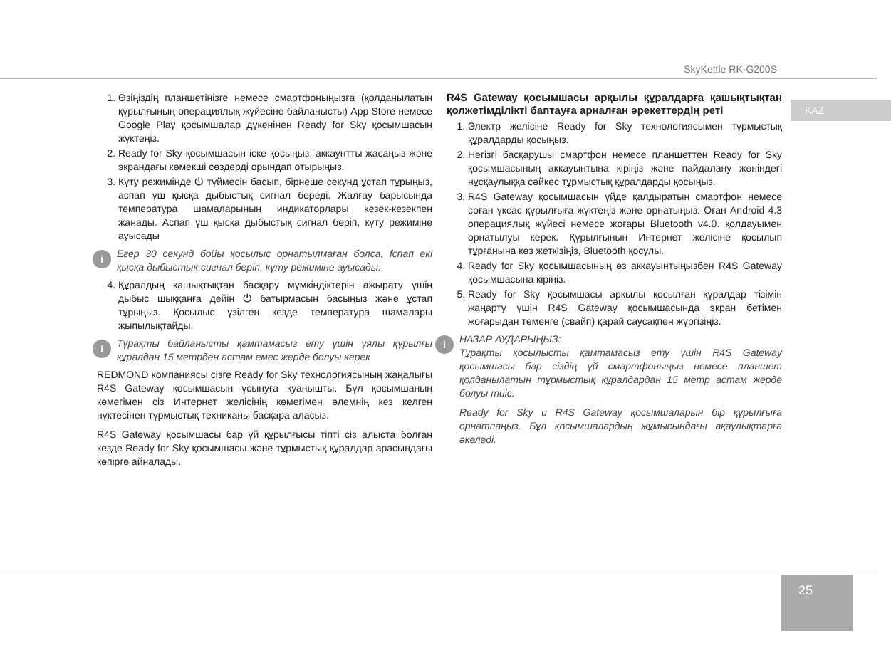SkyKettle RK-G200S
KAZ
1. Өзіңіздің планшетіңізге немесе смартфоныңызға (қолданылатын құрылғының операциялық жүйесіне байланысты) App Store немесе Google Play қосымшалар дүкенінен Ready for Sky қосымшасын жүктеңіз.
2. Ready for Sky қосымшасын іске қосыңыз, аккаунтты жасаңыз және экрандағы көмекші сөздерді орындап отырыңыз.
3. Күту режимінде ⏻ түймесін басып, бірнеше секунд ұстап тұрыңыз, аспап үш қысқа дыбыстық сигнал береді. Жалғау барысында температура шамаларының индикаторлары кезек-кезекпен жанады. Аспап үш қысқа дыбыстық сигнал беріп, күту режиміне ауысады
i Егер 30 секунд бойы қосылыс орнатылмаған болса, fспап екі қысқа дыбыстық сигнал беріп, күту режиміне ауысады.
4. Құралдың қашықтықтан басқару мүмкіндіктерін ажырату үшін дыбыс шыққанға дейін ⏻ батырмасын басыңыз және ұстап тұрыңыз. Қосылыс үзілген кезде температура шамалары жыпылықтайды.
i Тұрақты байланысты қамтамасыз ету үшін ұялы құрылғы құралдан 15 метрден астам емес жерде болуы керек
REDMOND компаниясы сізге Ready for Sky технологиясының жаңалығы R4S Gateway қосымшасын ұсынуға қуанышты. Бұл қосымшаның көмегімен сіз Интернет желісінің көмегімен әлемнің кез келген нүктесінен тұрмыстық техниканы басқара аласыз.
R4S Gateway қосымшасы бар үй құрылғысы тіпті сіз алыста болған кезде Ready for Sky қосымшасы және тұрмыстық құралдар арасындағы көпірге айналады.
R4S Gateway қосымшасы арқылы құралдарға қашықтықтан қолжетімділікті баптауға арналған әрекеттердің реті
1. Электр желісіне Ready for Sky технологиясымен тұрмыстық құралдарды қосыңыз.
2. Негізгі басқарушы смартфон немесе планшеттен Ready for Sky қосымшасының аккауынтына кіріңіз және пайдалану жөніндегі нұсқаулыққа сәйкес тұрмыстық құралдарды қосыңыз.
3. R4S Gateway қосымшасын үйде қалдыратын смартфон немесе соған ұқсас құрылғыға жүктеңіз және орнатыңыз. Оған Android 4.3 операциялық жүйесі немесе жоғары Bluetooth v4.0. қолдауымен орнатылуы керек. Құрылғының Интернет желісіне қосылып тұрғанына көз жеткізіңіз, Bluetooth қосулы.
4. Ready for Sky қосымшасының өз аккауынтыңызбен R4S Gateway қосымшасына кіріңіз.
5. Ready for Sky қосымшасы арқылы қосылған құралдар тізімін жаңарту үшін R4S Gateway қосымшасында экран бетімен жоғарыдан төменге (свайп) қарай саусақпен жүргізіңіз.
i
НАЗАР АУДАРЫҢЫЗ:
Тұрақты қосылысты қамтамасыз ету үшін R4S Gateway қосымшасы бар сіздің үй смартфоныңыз немесе планшет қолданылатын тұрмыстық құралдардан 15 метр астам жерде болуы тиіс.
Ready for Sky и R4S Gateway қосымшаларын бір құрылғыға орнатпаңыз. Бұл қосымшалардың жұмысындағы ақаулықтарға әкеледі.
25